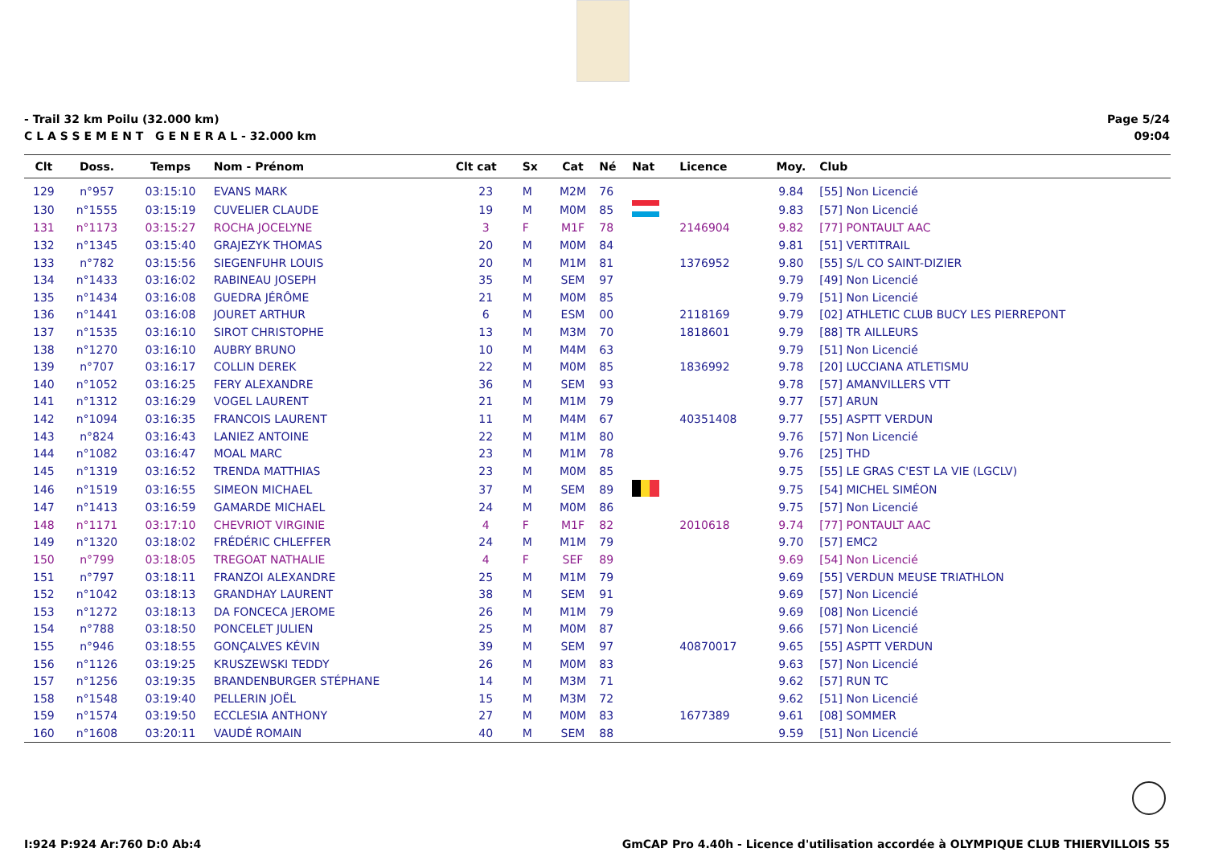- Trail 32 km Poilu (32.000 km)
C L A S S E M E N T G E N E R A L - 32.000 km
Page 5/24
09:04
| Clt | Doss. | Temps | Nom - Prénom | Clt cat | Sx | Cat | Né | Nat | Licence | Moy. | Club |
| --- | --- | --- | --- | --- | --- | --- | --- | --- | --- | --- | --- |
| 129 | n°957 | 03:15:10 | EVANS MARK | 23 | M | M2M | 76 | | | 9.84 | [55] Non Licencié |
| 130 | n°1555 | 03:15:19 | CUVELIER CLAUDE | 19 | M | M0M | 85 | | | 9.83 | [57] Non Licencié |
| 131 | n°1173 | 03:15:27 | ROCHA JOCELYNE | 3 | F | M1F | 78 | | 2146904 | 9.82 | [77] PONTAULT AAC |
| 132 | n°1345 | 03:15:40 | GRAJEZYK THOMAS | 20 | M | M0M | 84 | | | 9.81 | [51] VERTITRAIL |
| 133 | n°782 | 03:15:56 | SIEGENFUHR LOUIS | 20 | M | M1M | 81 | | 1376952 | 9.80 | [55] S/L CO SAINT-DIZIER |
| 134 | n°1433 | 03:16:02 | RABINEAU JOSEPH | 35 | M | SEM | 97 | | | 9.79 | [49] Non Licencié |
| 135 | n°1434 | 03:16:08 | GUEDRA JÉRÔME | 21 | M | M0M | 85 | | | 9.79 | [51] Non Licencié |
| 136 | n°1441 | 03:16:08 | JOURET ARTHUR | 6 | M | ESM | 00 | | 2118169 | 9.79 | [02] ATHLETIC CLUB BUCY LES PIERREPONT |
| 137 | n°1535 | 03:16:10 | SIROT CHRISTOPHE | 13 | M | M3M | 70 | | 1818601 | 9.79 | [88] TR AILLEURS |
| 138 | n°1270 | 03:16:10 | AUBRY BRUNO | 10 | M | M4M | 63 | | | 9.79 | [51] Non Licencié |
| 139 | n°707 | 03:16:17 | COLLIN DEREK | 22 | M | M0M | 85 | | 1836992 | 9.78 | [20] LUCCIANA ATLETISMU |
| 140 | n°1052 | 03:16:25 | FERY ALEXANDRE | 36 | M | SEM | 93 | | | 9.78 | [57] AMANVILLERS VTT |
| 141 | n°1312 | 03:16:29 | VOGEL LAURENT | 21 | M | M1M | 79 | | | 9.77 | [57] ARUN |
| 142 | n°1094 | 03:16:35 | FRANCOIS LAURENT | 11 | M | M4M | 67 | | 40351408 | 9.77 | [55] ASPTT VERDUN |
| 143 | n°824 | 03:16:43 | LANIEZ ANTOINE | 22 | M | M1M | 80 | | | 9.76 | [57] Non Licencié |
| 144 | n°1082 | 03:16:47 | MOAL MARC | 23 | M | M1M | 78 | | | 9.76 | [25] THD |
| 145 | n°1319 | 03:16:52 | TRENDA MATTHIAS | 23 | M | M0M | 85 | | | 9.75 | [55] LE GRAS C'EST LA VIE (LGCLV) |
| 146 | n°1519 | 03:16:55 | SIMEON MICHAEL | 37 | M | SEM | 89 | | | 9.75 | [54] MICHEL SIMÉON |
| 147 | n°1413 | 03:16:59 | GAMARDE MICHAEL | 24 | M | M0M | 86 | | | 9.75 | [57] Non Licencié |
| 148 | n°1171 | 03:17:10 | CHEVRIOT VIRGINIE | 4 | F | M1F | 82 | | 2010618 | 9.74 | [77] PONTAULT AAC |
| 149 | n°1320 | 03:18:02 | FRÉDÉRIC CHLEFFER | 24 | M | M1M | 79 | | | 9.70 | [57] EMC2 |
| 150 | n°799 | 03:18:05 | TREGOAT NATHALIE | 4 | F | SEF | 89 | | | 9.69 | [54] Non Licencié |
| 151 | n°797 | 03:18:11 | FRANZOI ALEXANDRE | 25 | M | M1M | 79 | | | 9.69 | [55] VERDUN MEUSE TRIATHLON |
| 152 | n°1042 | 03:18:13 | GRANDHAY LAURENT | 38 | M | SEM | 91 | | | 9.69 | [57] Non Licencié |
| 153 | n°1272 | 03:18:13 | DA FONCECA JEROME | 26 | M | M1M | 79 | | | 9.69 | [08] Non Licencié |
| 154 | n°788 | 03:18:50 | PONCELET JULIEN | 25 | M | M0M | 87 | | | 9.66 | [57] Non Licencié |
| 155 | n°946 | 03:18:55 | GONÇALVES KÉVIN | 39 | M | SEM | 97 | | 40870017 | 9.65 | [55] ASPTT VERDUN |
| 156 | n°1126 | 03:19:25 | KRUSZEWSKI TEDDY | 26 | M | M0M | 83 | | | 9.63 | [57] Non Licencié |
| 157 | n°1256 | 03:19:35 | BRANDENBURGER STÉPHANE | 14 | M | M3M | 71 | | | 9.62 | [57] RUN TC |
| 158 | n°1548 | 03:19:40 | PELLERIN JOËL | 15 | M | M3M | 72 | | | 9.62 | [51] Non Licencié |
| 159 | n°1574 | 03:19:50 | ECCLESIA ANTHONY | 27 | M | M0M | 83 | | 1677389 | 9.61 | [08] SOMMER |
| 160 | n°1608 | 03:20:11 | VAUDÉ ROMAIN | 40 | M | SEM | 88 | | | 9.59 | [51] Non Licencié |
I:924 P:924 Ar:760 D:0 Ab:4 GmCAP Pro 4.40h - Licence d'utilisation accordée à OLYMPIQUE CLUB THIERVILLOIS 55